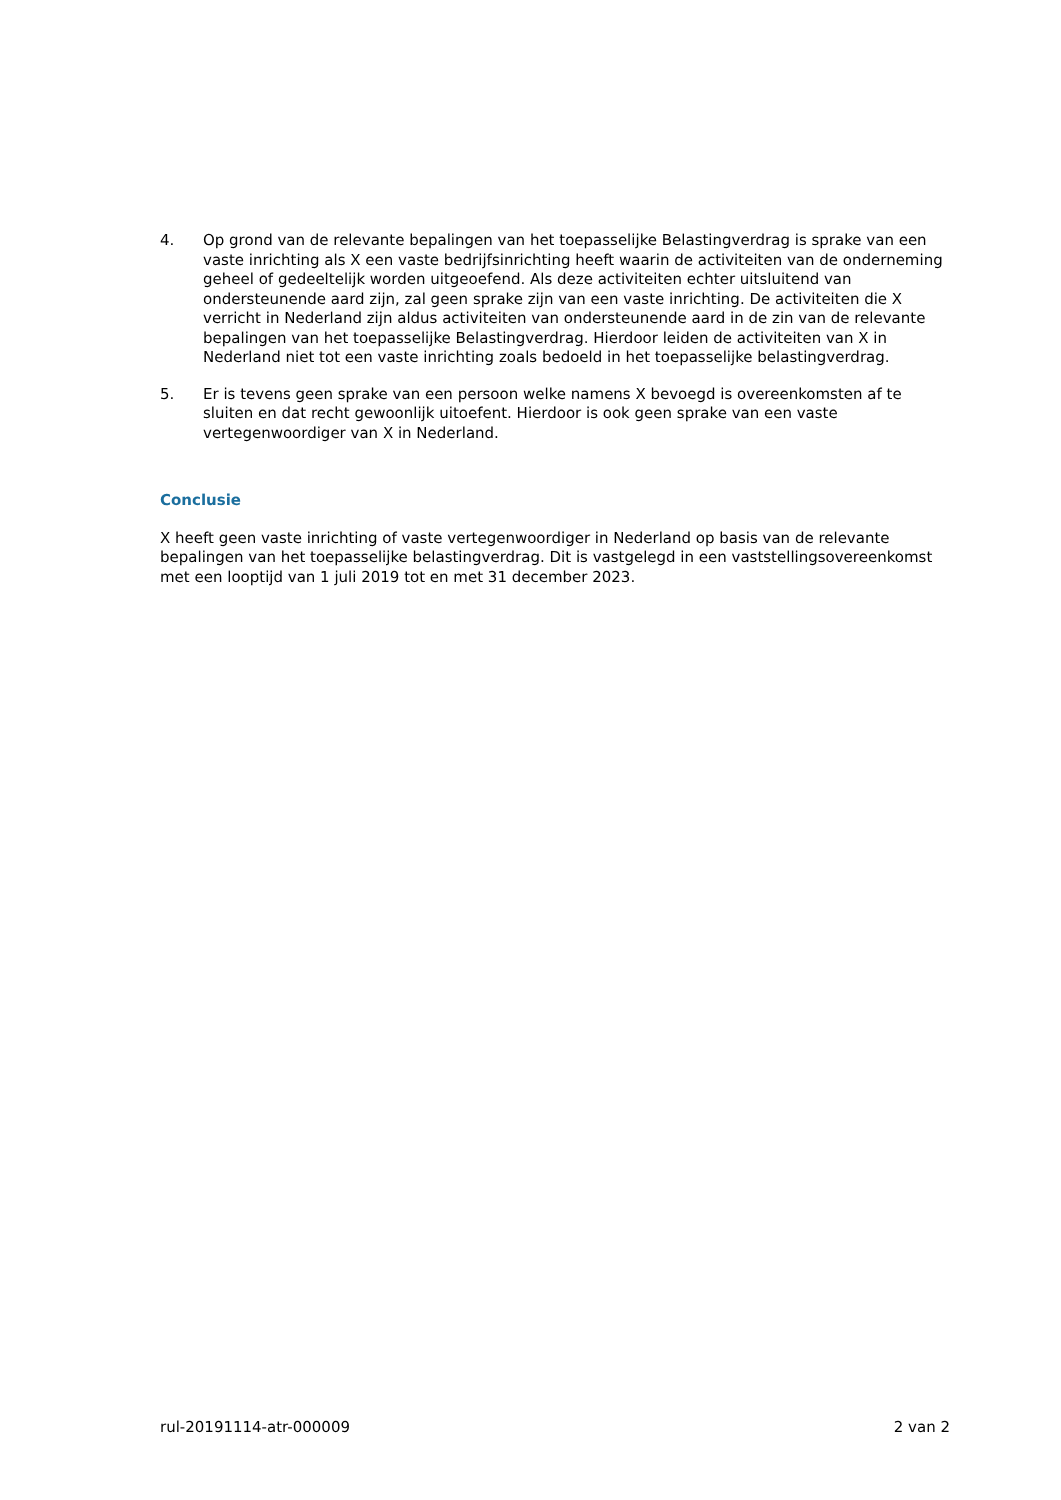4. Op grond van de relevante bepalingen van het toepasselijke Belastingverdrag is sprake van een vaste inrichting als X een vaste bedrijfsinrichting heeft waarin de activiteiten van de onderneming geheel of gedeeltelijk worden uitgeoefend. Als deze activiteiten echter uitsluitend van ondersteunende aard zijn, zal geen sprake zijn van een vaste inrichting. De activiteiten die X verricht in Nederland zijn aldus activiteiten van ondersteunende aard in de zin van de relevante bepalingen van het toepasselijke Belastingverdrag. Hierdoor leiden de activiteiten van X in Nederland niet tot een vaste inrichting zoals bedoeld in het toepasselijke belastingverdrag.
5. Er is tevens geen sprake van een persoon welke namens X bevoegd is overeenkomsten af te sluiten en dat recht gewoonlijk uitoefent. Hierdoor is ook geen sprake van een vaste vertegenwoordiger van X in Nederland.
Conclusie
X heeft geen vaste inrichting of vaste vertegenwoordiger in Nederland op basis van de relevante bepalingen van het toepasselijke belastingverdrag. Dit is vastgelegd in een vaststellingsovereenkomst met een looptijd van 1 juli 2019 tot en met 31 december 2023.
rul-20191114-atr-000009 2 van 2